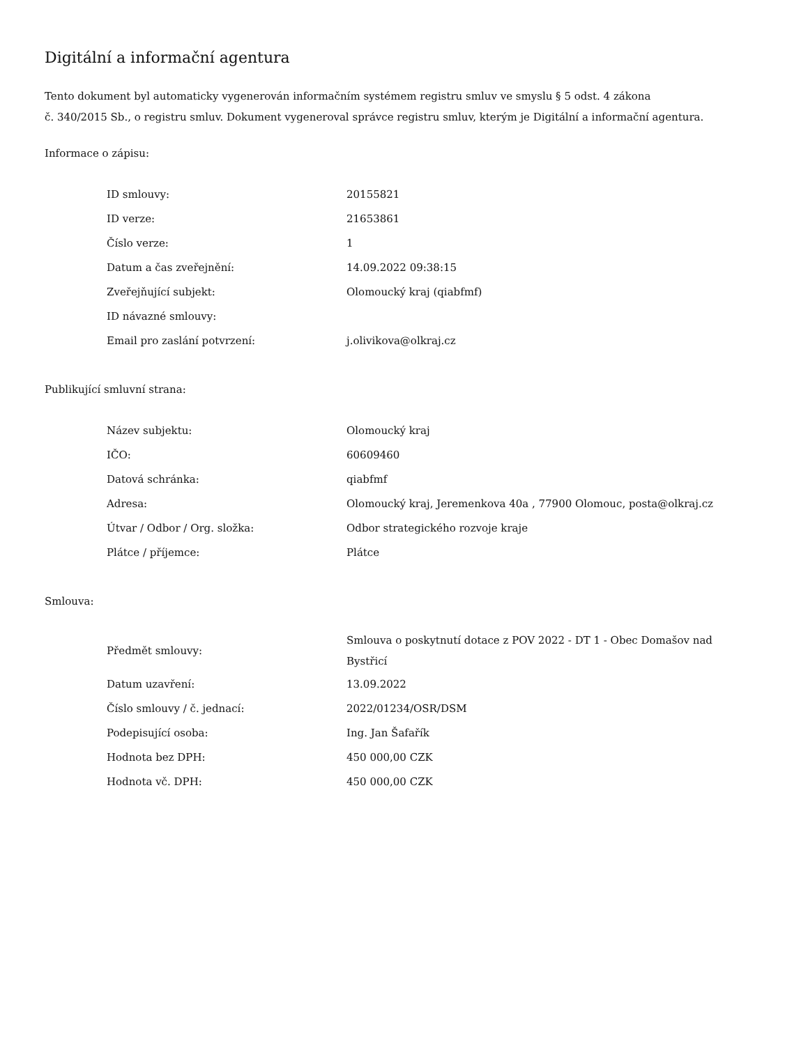Digitální a informační agentura
Tento dokument byl automaticky vygenerován informačním systémem registru smluv ve smyslu § 5 odst. 4 zákona
č. 340/2015 Sb., o registru smluv. Dokument vygeneroval správce registru smluv, kterým je Digitální a informační agentura.
Informace o zápisu:
| ID smlouvy: | 20155821 |
| ID verze: | 21653861 |
| Číslo verze: | 1 |
| Datum a čas zveřejnění: | 14.09.2022 09:38:15 |
| Zveřejňující subjekt: | Olomoucký kraj (qiabfmf) |
| ID návazné smlouvy: | |
| Email pro zaslání potvrzení: | j.olivikova@olkraj.cz |
Publikující smluvní strana:
| Název subjektu: | Olomoucký kraj |
| IČO: | 60609460 |
| Datová schránka: | qiabfmf |
| Adresa: | Olomoucký kraj, Jeremenkova 40a , 77900 Olomouc, posta@olkraj.cz |
| Útvar / Odbor / Org. složka: | Odbor strategického rozvoje kraje |
| Plátce / příjemce: | Plátce |
Smlouva:
| Předmět smlouvy: | Smlouva o poskytnutí dotace z POV 2022 - DT 1 - Obec Domašov nad Bystřicí |
| Datum uzavření: | 13.09.2022 |
| Číslo smlouvy / č. jednací: | 2022/01234/OSR/DSM |
| Podepisující osoba: | Ing. Jan Šafařík |
| Hodnota bez DPH: | 450 000,00 CZK |
| Hodnota vč. DPH: | 450 000,00 CZK |